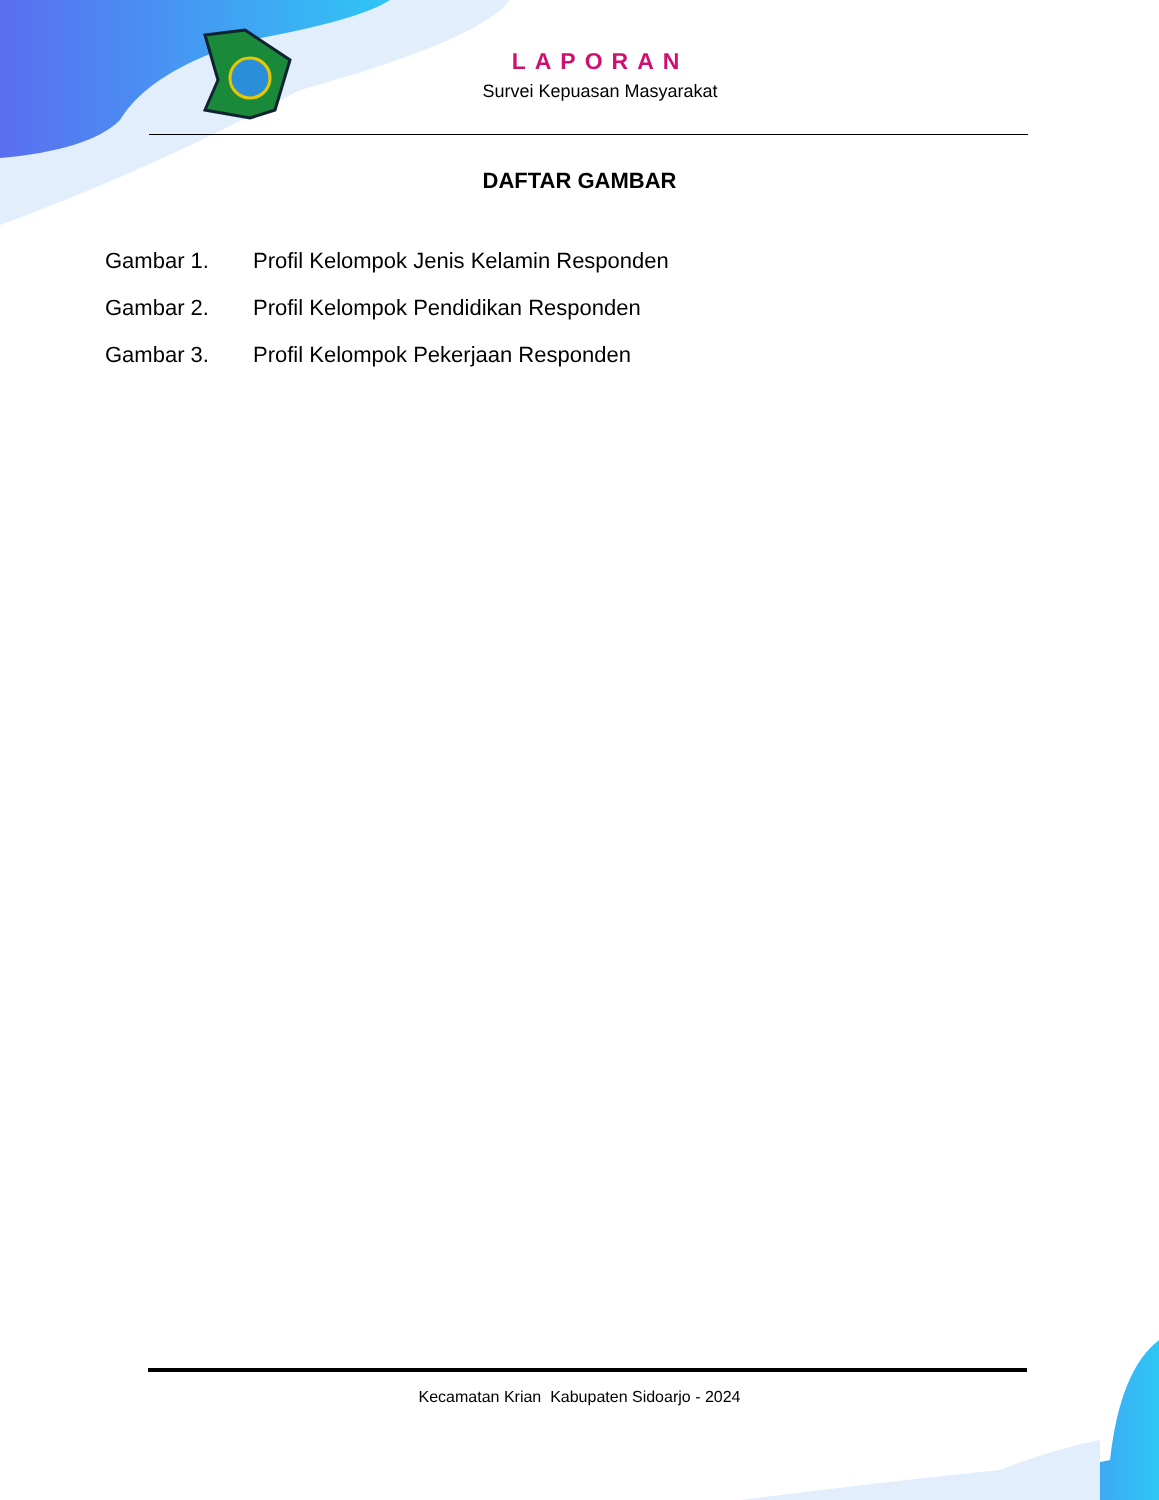LAPORAN
Survei Kepuasan Masyarakat
DAFTAR GAMBAR
Gambar 1. Profil Kelompok Jenis Kelamin Responden
Gambar 2. Profil Kelompok Pendidikan Responden
Gambar 3. Profil Kelompok Pekerjaan Responden
Kecamatan Krian Kabupaten Sidoarjo - 2024